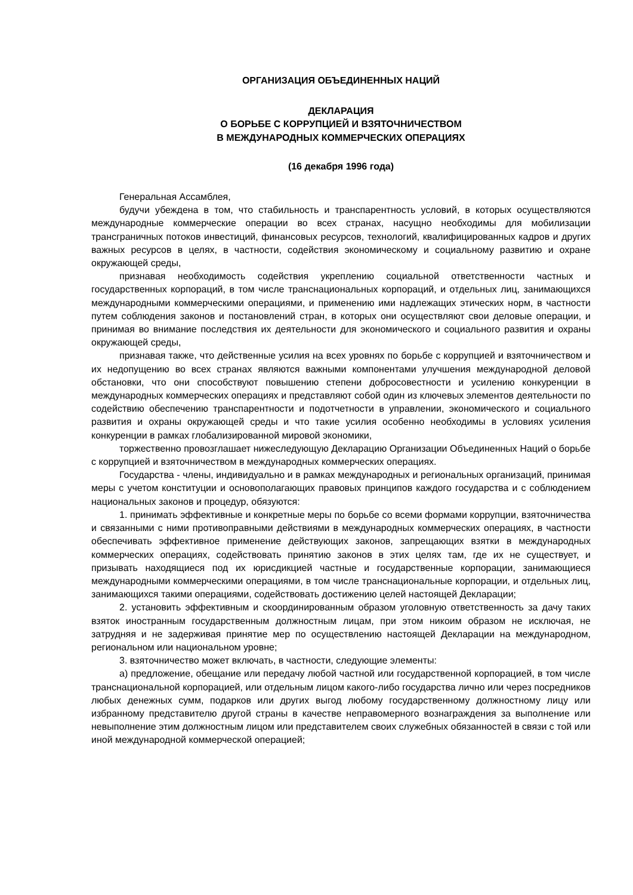ОРГАНИЗАЦИЯ ОБЪЕДИНЕННЫХ НАЦИЙ
ДЕКЛАРАЦИЯ
О БОРЬБЕ С КОРРУПЦИЕЙ И ВЗЯТОЧНИЧЕСТВОМ
В МЕЖДУНАРОДНЫХ КОММЕРЧЕСКИХ ОПЕРАЦИЯХ
(16 декабря 1996 года)
Генеральная Ассамблея,
будучи убеждена в том, что стабильность и транспарентность условий, в которых осуществляются международные коммерческие операции во всех странах, насущно необходимы для мобилизации трансграничных потоков инвестиций, финансовых ресурсов, технологий, квалифицированных кадров и других важных ресурсов в целях, в частности, содействия экономическому и социальному развитию и охране окружающей среды,
признавая необходимость содействия укреплению социальной ответственности частных и государственных корпораций, в том числе транснациональных корпораций, и отдельных лиц, занимающихся международными коммерческими операциями, и применению ими надлежащих этических норм, в частности путем соблюдения законов и постановлений стран, в которых они осуществляют свои деловые операции, и принимая во внимание последствия их деятельности для экономического и социального развития и охраны окружающей среды,
признавая также, что действенные усилия на всех уровнях по борьбе с коррупцией и взяточничеством и их недопущению во всех странах являются важными компонентами улучшения международной деловой обстановки, что они способствуют повышению степени добросовестности и усилению конкуренции в международных коммерческих операциях и представляют собой один из ключевых элементов деятельности по содействию обеспечению транспарентности и подотчетности в управлении, экономического и социального развития и охраны окружающей среды и что такие усилия особенно необходимы в условиях усиления конкуренции в рамках глобализированной мировой экономики,
торжественно провозглашает нижеследующую Декларацию Организации Объединенных Наций о борьбе с коррупцией и взяточничеством в международных коммерческих операциях.
Государства - члены, индивидуально и в рамках международных и региональных организаций, принимая меры с учетом конституции и основополагающих правовых принципов каждого государства и с соблюдением национальных законов и процедур, обязуются:
1. принимать эффективные и конкретные меры по борьбе со всеми формами коррупции, взяточничества и связанными с ними противоправными действиями в международных коммерческих операциях, в частности обеспечивать эффективное применение действующих законов, запрещающих взятки в международных коммерческих операциях, содействовать принятию законов в этих целях там, где их не существует, и призывать находящиеся под их юрисдикцией частные и государственные корпорации, занимающиеся международными коммерческими операциями, в том числе транснациональные корпорации, и отдельных лиц, занимающихся такими операциями, содействовать достижению целей настоящей Декларации;
2. установить эффективным и скоординированным образом уголовную ответственность за дачу таких взяток иностранным государственным должностным лицам, при этом никоим образом не исключая, не затрудняя и не задерживая принятие мер по осуществлению настоящей Декларации на международном, региональном или национальном уровне;
3. взяточничество может включать, в частности, следующие элементы:
a) предложение, обещание или передачу любой частной или государственной корпорацией, в том числе транснациональной корпорацией, или отдельным лицом какого-либо государства лично или через посредников любых денежных сумм, подарков или других выгод любому государственному должностному лицу или избранному представителю другой страны в качестве неправомерного вознаграждения за выполнение или невыполнение этим должностным лицом или представителем своих служебных обязанностей в связи с той или иной международной коммерческой операцией;